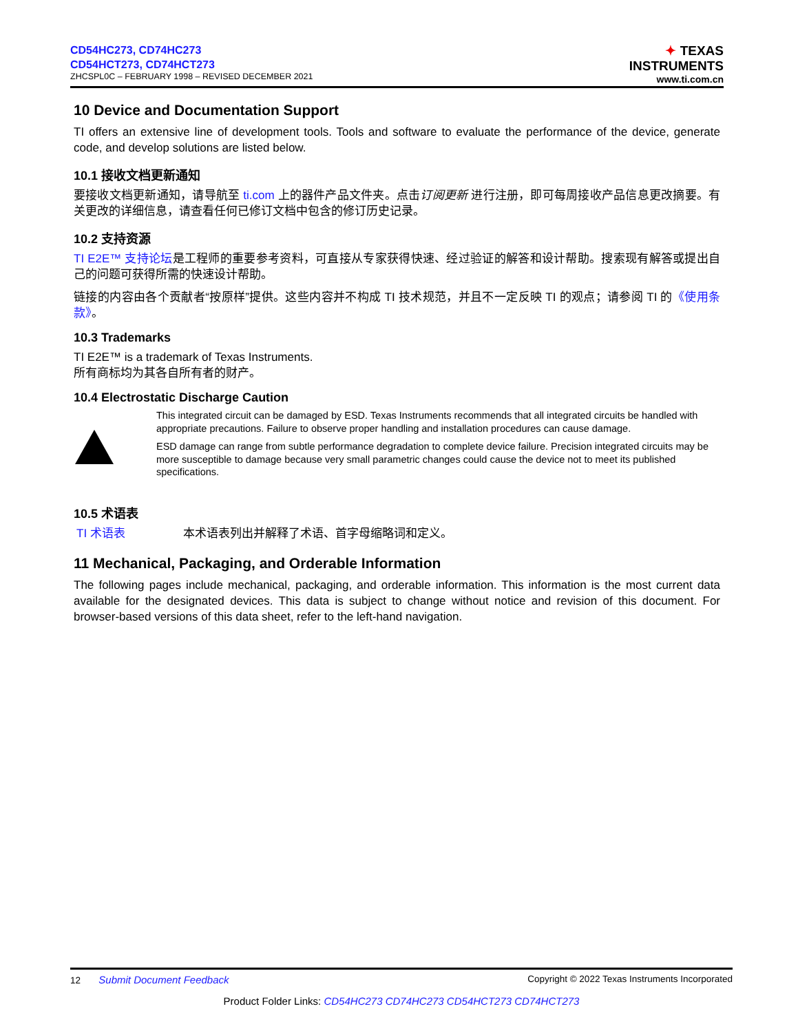CD54HC273, CD74HC273
CD54HCT273, CD74HCT273
ZHCSPL0C – FEBRUARY 1998 – REVISED DECEMBER 2021
✦ TEXAS
INSTRUMENTS
www.ti.com.cn
10 Device and Documentation Support
TI offers an extensive line of development tools. Tools and software to evaluate the performance of the device, generate code, and develop solutions are listed below.
10.1 接收文档更新通知
要接收文档更新通知，请导航至 ti.com 上的器件产品文件夹。点击订阅更新 进行注册，即可每周接收产品信息更改摘要。有关更改的详细信息，请查看任何已修订文档中包含的修订历史记录。
10.2 支持资源
TI E2E™ 支持论坛是工程师的重要参考资料，可直接从专家获得快速、经过验证的解答和设计帮助。搜索现有解答或提出自己的问题可获得所需的快速设计帮助。
链接的内容由各个贡献者“按原样”提供。这些内容并不构成 TI 技术规范，并且不一定反映 TI 的观点；请参阅 TI 的《使用条款》。
10.3 Trademarks
TI E2E™ is a trademark of Texas Instruments.
所有商标均为其各自所有者的财产。
10.4 Electrostatic Discharge Caution
This integrated circuit can be damaged by ESD. Texas Instruments recommends that all integrated circuits be handled with appropriate precautions. Failure to observe proper handling and installation procedures can cause damage.
ESD damage can range from subtle performance degradation to complete device failure. Precision integrated circuits may be more susceptible to damage because very small parametric changes could cause the device not to meet its published specifications.
10.5 术语表
TI 术语表 本术语表列出并解释了术语、首字母缩略词和定义。
11 Mechanical, Packaging, and Orderable Information
The following pages include mechanical, packaging, and orderable information. This information is the most current data available for the designated devices. This data is subject to change without notice and revision of this document. For browser-based versions of this data sheet, refer to the left-hand navigation.
12 Submit Document Feedback Copyright © 2022 Texas Instruments Incorporated
Product Folder Links: CD54HC273 CD74HC273 CD54HCT273 CD74HCT273